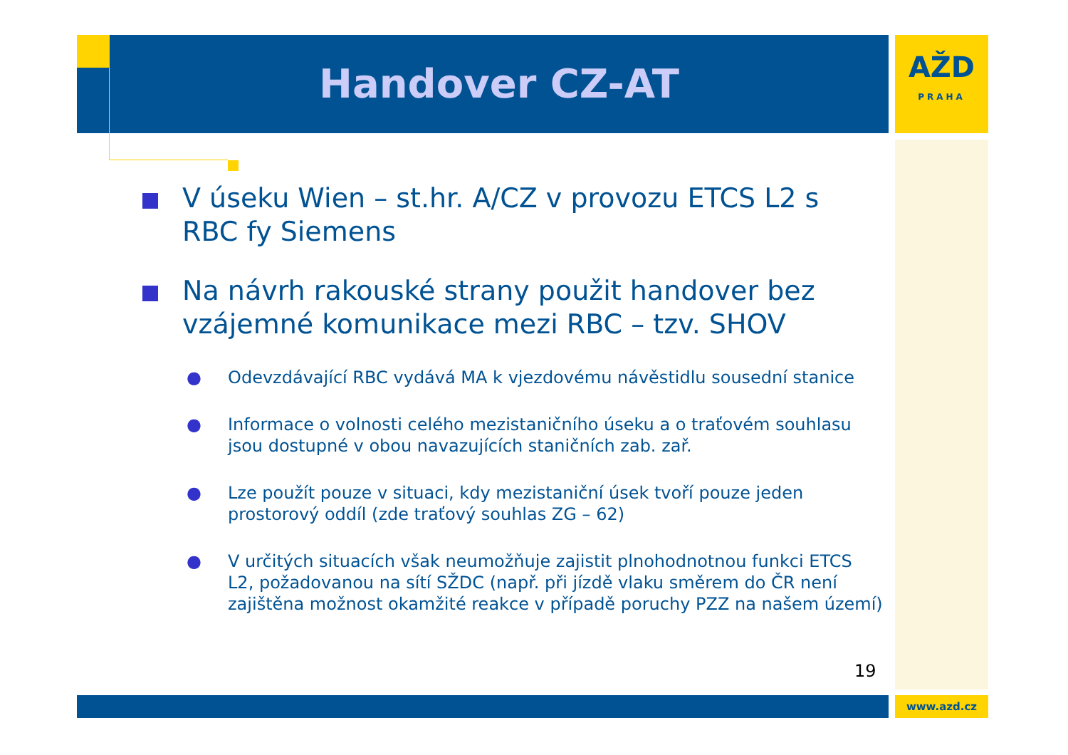Handover CZ-AT
AŽD
PRAHA
V úseku Wien – st.hr. A/CZ v provozu ETCS L2 s RBC fy Siemens
Na návrh rakouské strany použit handover bez vzájemné komunikace mezi RBC – tzv. SHOV
● Odevzdávající RBC vydává MA k vjezdovému návěstidlu sousední stanice
● Informace o volnosti celého mezistaničního úseku a o traťovém souhlasu jsou dostupné v obou navazujících staničních zab. zař.
● Lze použít pouze v situaci, kdy mezistaniční úsek tvoří pouze jeden prostorový oddíl (zde traťový souhlas ZG – 62)
● V určitých situacích však neumožňuje zajistit plnohodnotnou funkci ETCS L2, požadovanou na sítí SŽDC (např. při jízdě vlaku směrem do ČR není zajištěna možnost okamžité reakce v případě poruchy PZZ na našem území)
19
www.azd.cz